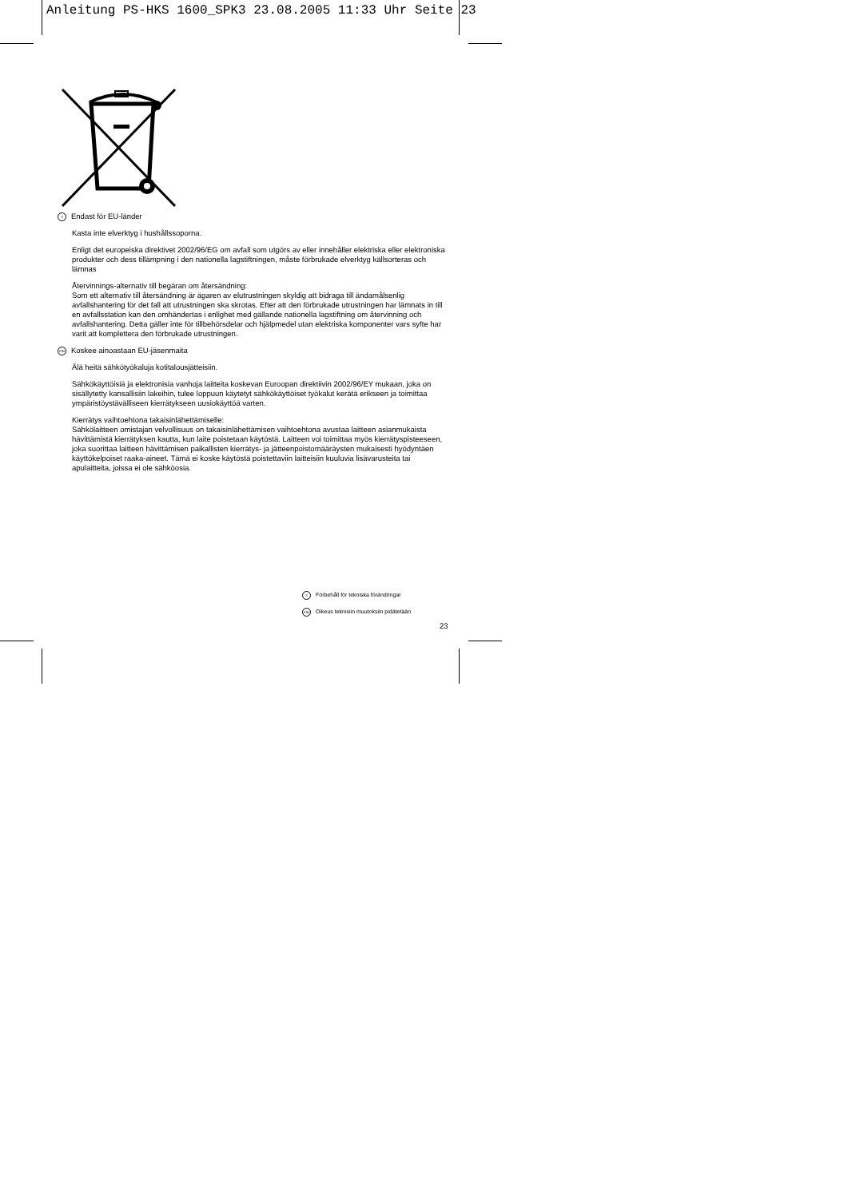Anleitung PS-HKS 1600_SPK3 23.08.2005 11:33 Uhr Seite 23
S Endast för EU-länder
Kasta inte elverktyg i hushållssoporna.
Enligt det europeiska direktivet 2002/96/EG om avfall som utgörs av eller innehåller elektriska eller elektroniska produkter och dess tillämpning i den nationella lagstiftningen, måste förbrukade elverktyg källsorteras och lämnas
Återvinnings-alternativ till begäran om återsändning:
Som ett alternativ till återsändning är ägaren av elutrustningen skyldig att bidraga till ändamålsenlig avfallshantering för det fall att utrustningen ska skrotas. Efter att den förbrukade utrustningen har lämnats in till en avfallsstation kan den omhändertas i enlighet med gällande nationella lagstiftning om återvinning och avfallshantering. Detta gäller inte för tillbehörsdelar och hjälpmedel utan elektriska komponenter vars syfte har varit att komplettera den förbrukade utrustningen.
FIN Koskee ainoastaan EU-jäsenmaita
Älä heitä sähkötyökaluja kotitalousjätteisiin.
Sähkökäyttöisiä ja elektronisia vanhoja laitteita koskevan Euroopan direktiivin 2002/96/EY mukaan, joka on sisällytetty kansallisiin lakeihin, tulee loppuun käytetyt sähkökäyttöiset työkalut kerätä erikseen ja toimittaa ympäristöystävälliseen kierrätykseen uusiokäyttöä varten.
Kierrätys vaihtoehtona takaisinlähettämiselle:
Sähkölaitteen omistajan velvollisuus on takaisinlähettämisen vaihtoehtona avustaa laitteen asianmukaista hävittämistä kierrätyksen kautta, kun laite poistetaan käytöstä. Laitteen voi toimittaa myös kierrätyspisteeseen, joka suorittaa laitteen hävittämisen paikallisten kierrätys- ja jätteenpoistomääräysten mukaisesti hyödyntäen käyttökelpoiset raaka-aineet. Tämä ei koske käytöstä poistettaviin laitteisiin kuuluvia lisävarusteita tai apulaitteita, joissa ei ole sähköosia.
S Förbehåll för tekniska förändringar
FIN Oikeus teknisiin muutoksiin pidätetään
23